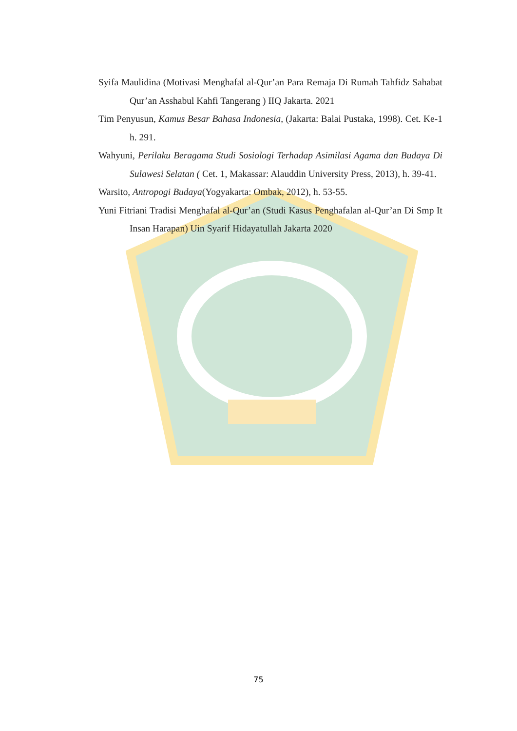Syifa Maulidina (Motivasi Menghafal al-Qur’an Para Remaja Di Rumah Tahfidz Sahabat Qur’an Asshabul Kahfi Tangerang ) IIQ Jakarta. 2021
Tim Penyusun, Kamus Besar Bahasa Indonesia, (Jakarta: Balai Pustaka, 1998). Cet. Ke-1 h. 291.
Wahyuni, Perilaku Beragama Studi Sosiologi Terhadap Asimilasi Agama dan Budaya Di Sulawesi Selatan ( Cet. 1, Makassar: Alauddin University Press, 2013), h. 39-41.
Warsito, Antropogi Budaya(Yogyakarta: Ombak, 2012), h. 53-55.
Yuni Fitriani Tradisi Menghafal al-Qur’an (Studi Kasus Penghafalan al-Qur’an Di Smp It Insan Harapan) Uin Syarif Hidayatullah Jakarta 2020
75